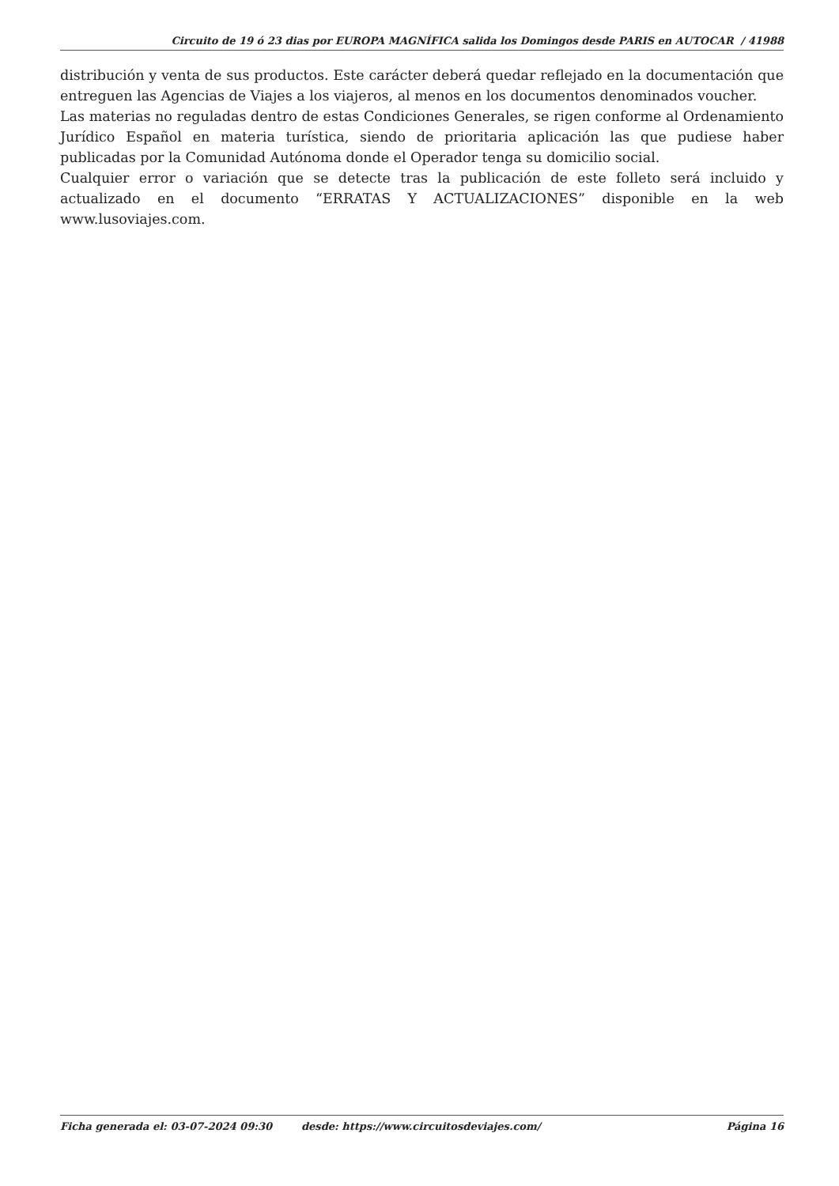Circuito de 19 ó 23 dias por EUROPA MAGNÍFICA salida los Domingos desde PARIS en AUTOCAR / 41988
distribución y venta de sus productos. Este carácter deberá quedar reflejado en la documentación que entreguen las Agencias de Viajes a los viajeros, al menos en los documentos denominados voucher.
Las materias no reguladas dentro de estas Condiciones Generales, se rigen conforme al Ordenamiento Jurídico Español en materia turística, siendo de prioritaria aplicación las que pudiese haber publicadas por la Comunidad Autónoma donde el Operador tenga su domicilio social.
Cualquier error o variación que se detecte tras la publicación de este folleto será incluido y actualizado en el documento “ERRATAS Y ACTUALIZACIONES” disponible en la web www.lusoviajes.com.
Ficha generada el: 03-07-2024 09:30 desde: https://www.circuitosdeviajes.com/ Página 16